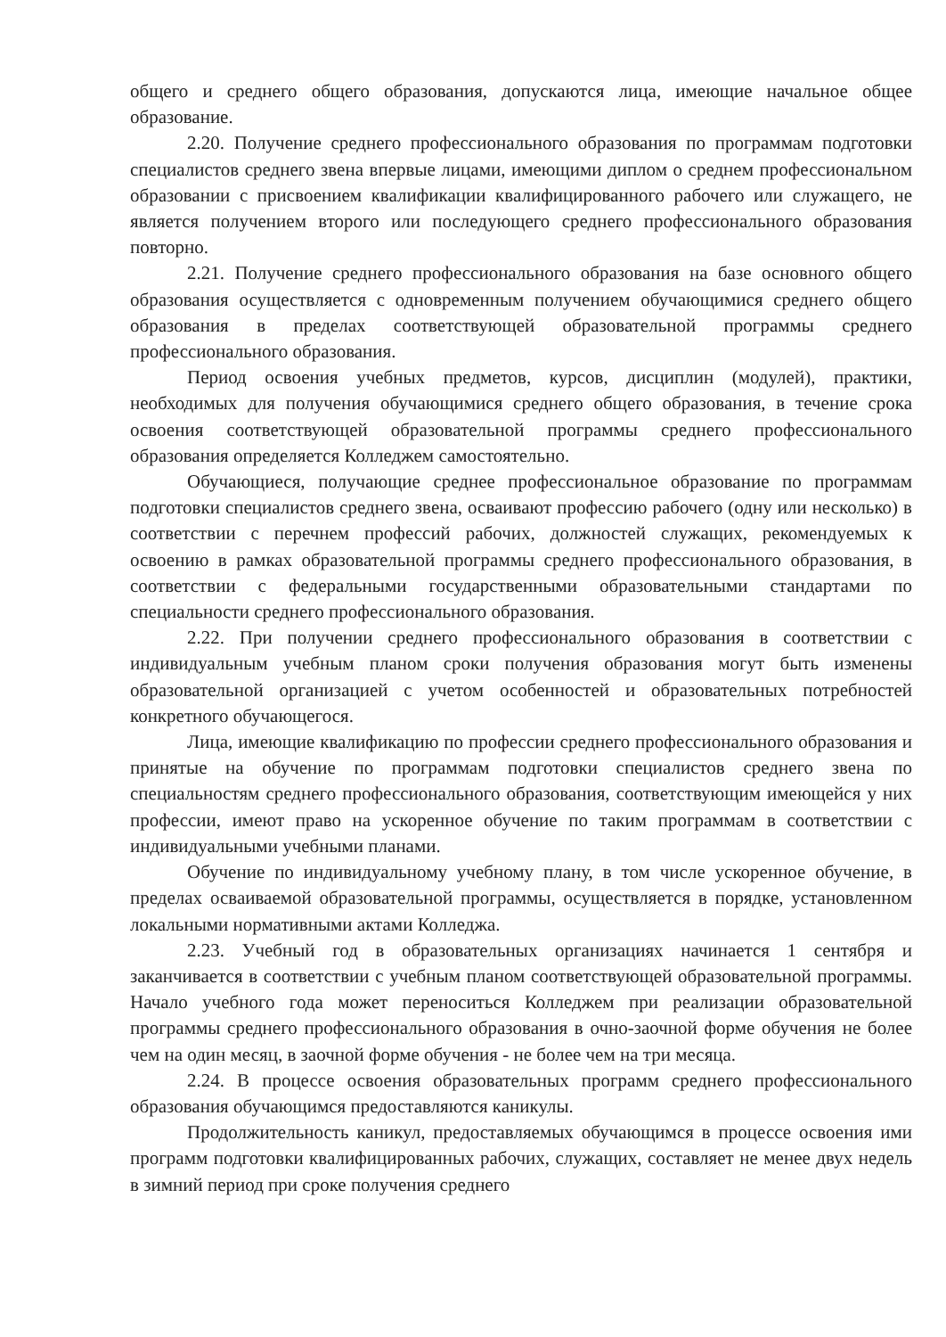общего и среднего общего образования, допускаются лица, имеющие начальное общее образование.
2.20. Получение среднего профессионального образования по программам подготовки специалистов среднего звена впервые лицами, имеющими диплом о среднем профессиональном образовании с присвоением квалификации квалифицированного рабочего или служащего, не является получением второго или последующего среднего профессионального образования повторно.
2.21. Получение среднего профессионального образования на базе основного общего образования осуществляется с одновременным получением обучающимися среднего общего образования в пределах соответствующей образовательной программы среднего профессионального образования.
Период освоения учебных предметов, курсов, дисциплин (модулей), практики, необходимых для получения обучающимися среднего общего образования, в течение срока освоения соответствующей образовательной программы среднего профессионального образования определяется Колледжем самостоятельно.
Обучающиеся, получающие среднее профессиональное образование по программам подготовки специалистов среднего звена, осваивают профессию рабочего (одну или несколько) в соответствии с перечнем профессий рабочих, должностей служащих, рекомендуемых к освоению в рамках образовательной программы среднего профессионального образования, в соответствии с федеральными государственными образовательными стандартами по специальности среднего профессионального образования.
2.22. При получении среднего профессионального образования в соответствии с индивидуальным учебным планом сроки получения образования могут быть изменены образовательной организацией с учетом особенностей и образовательных потребностей конкретного обучающегося.
Лица, имеющие квалификацию по профессии среднего профессионального образования и принятые на обучение по программам подготовки специалистов среднего звена по специальностям среднего профессионального образования, соответствующим имеющейся у них профессии, имеют право на ускоренное обучение по таким программам в соответствии с индивидуальными учебными планами.
Обучение по индивидуальному учебному плану, в том числе ускоренное обучение, в пределах осваиваемой образовательной программы, осуществляется в порядке, установленном локальными нормативными актами Колледжа.
2.23. Учебный год в образовательных организациях начинается 1 сентября и заканчивается в соответствии с учебным планом соответствующей образовательной программы. Начало учебного года может переноситься Колледжем при реализации образовательной программы среднего профессионального образования в очно-заочной форме обучения не более чем на один месяц, в заочной форме обучения - не более чем на три месяца.
2.24. В процессе освоения образовательных программ среднего профессионального образования обучающимся предоставляются каникулы.
Продолжительность каникул, предоставляемых обучающимся в процессе освоения ими программ подготовки квалифицированных рабочих, служащих, составляет не менее двух недель в зимний период при сроке получения среднего